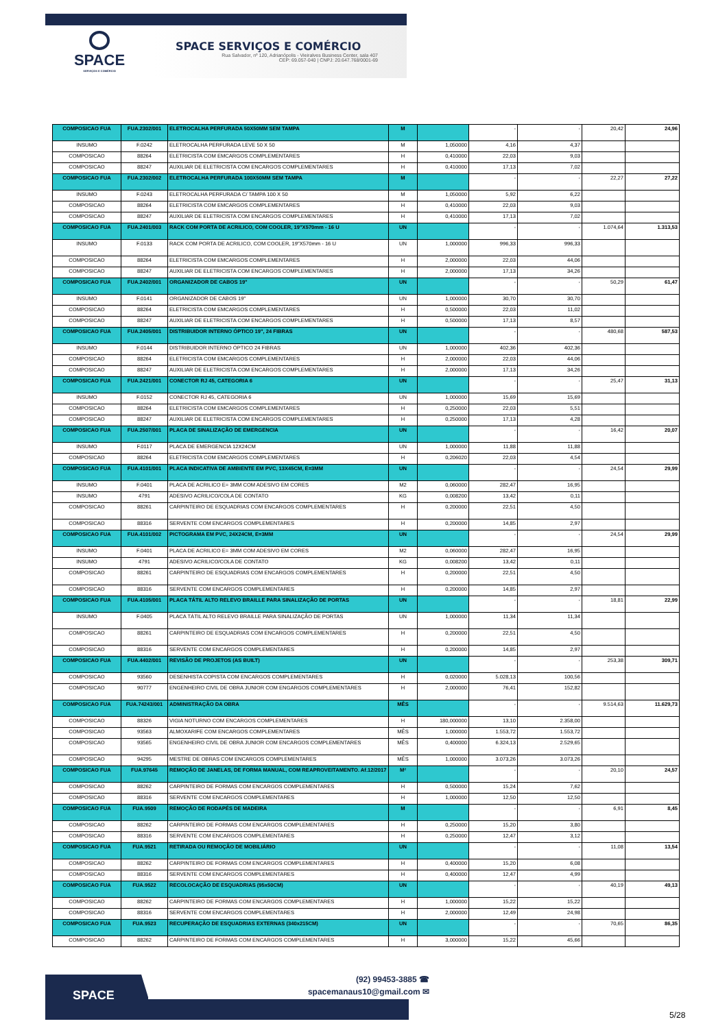SPACE
SERVIÇOS E COMÉRCIO
SPACE SERVIÇOS E COMÉRCIO
Rua Salvador, nº 120, Adrianópolis - Vieiralves Business Center, sala 407
CEP: 69.057-040 | CNPJ: 20.647.768/0001-69
| COMPOSICAO FUA | FUA.2302/001 | ELETROCALHA PERFURADA 50X50MM SEM TAMPA | M | | - | - | 20,42 | 24,96 |
| INSUMO | F.0242 | ELETROCALHA PERFURADA LEVE 50 X 50 | M | 1,050000 | 4,16 | 4,37 | | |
| COMPOSICAO | 88264 | ELETRICISTA COM EMCARGOS COMPLEMENTARES | H | 0,410000 | 22,03 | 9,03 | | |
| COMPOSICAO | 88247 | AUXILIAR DE ELETRICISTA COM ENCARGOS COMPLEMENTARES | H | 0,410000 | 17,13 | 7,02 | | |
| COMPOSICAO FUA | FUA.2302/002 | ELETROCALHA PERFURADA 100X50MM SEM TAMPA | M | | - | - | 22,27 | 27,22 |
| INSUMO | F.0243 | ELETROCALHA PERFURADA C/ TAMPA 100 X 50 | M | 1,050000 | 5,92 | 6,22 | | |
| COMPOSICAO | 88264 | ELETRICISTA COM EMCARGOS COMPLEMENTARES | H | 0,410000 | 22,03 | 9,03 | | |
| COMPOSICAO | 88247 | AUXILIAR DE ELETRICISTA COM ENCARGOS COMPLEMENTARES | H | 0,410000 | 17,13 | 7,02 | | |
| COMPOSICAO FUA | FUA.2401/003 | RACK COM PORTA DE ACRILICO, COM COOLER, 19"X570mm - 16 U | UN | | - | - | 1.074,64 | 1.313,53 |
| INSUMO | F.0133 | RACK COM PORTA DE ACRILICO, COM COOLER, 19"X570mm - 16 U | UN | 1,000000 | 996,33 | 996,33 | | |
| COMPOSICAO | 88264 | ELETRICISTA COM EMCARGOS COMPLEMENTARES | H | 2,000000 | 22,03 | 44,06 | | |
| COMPOSICAO | 88247 | AUXILIAR DE ELETRICISTA COM ENCARGOS COMPLEMENTARES | H | 2,000000 | 17,13 | 34,26 | | |
| COMPOSICAO FUA | FUA.2402/001 | ORGANIZADOR DE CABOS 19" | UN | | - | - | 50,29 | 61,47 |
| INSUMO | F.0141 | ORGANIZADOR DE CABOS 19" | UN | 1,000000 | 30,70 | 30,70 | | |
| COMPOSICAO | 88264 | ELETRICISTA COM EMCARGOS COMPLEMENTARES | H | 0,500000 | 22,03 | 11,02 | | |
| COMPOSICAO | 88247 | AUXILIAR DE ELETRICISTA COM ENCARGOS COMPLEMENTARES | H | 0,500000 | 17,13 | 8,57 | | |
| COMPOSICAO FUA | FUA.2405/001 | DISTRIBUIDOR INTERNO ÓPTICO 19", 24 FIBRAS | UN | | - | - | 480,68 | 587,53 |
| INSUMO | F.0144 | DISTRIBUIDOR INTERNO ÓPTICO 24 FIBRAS | UN | 1,000000 | 402,36 | 402,36 | | |
| COMPOSICAO | 88264 | ELETRICISTA COM EMCARGOS COMPLEMENTARES | H | 2,000000 | 22,03 | 44,06 | | |
| COMPOSICAO | 88247 | AUXILIAR DE ELETRICISTA COM ENCARGOS COMPLEMENTARES | H | 2,000000 | 17,13 | 34,26 | | |
| COMPOSICAO FUA | FUA.2421/001 | CONECTOR RJ 45, CATEGORIA 6 | UN | | - | - | 25,47 | 31,13 |
| INSUMO | F.0152 | CONECTOR RJ 45, CATEGORIA 6 | UN | 1,000000 | 15,69 | 15,69 | | |
| COMPOSICAO | 88264 | ELETRICISTA COM EMCARGOS COMPLEMENTARES | H | 0,250000 | 22,03 | 5,51 | | |
| COMPOSICAO | 88247 | AUXILIAR DE ELETRICISTA COM ENCARGOS COMPLEMENTARES | H | 0,250000 | 17,13 | 4,28 | | |
| COMPOSICAO FUA | FUA.2507/001 | PLACA DE SINALIZAÇÃO DE EMERGENCIA | UN | | - | - | 16,42 | 20,07 |
| INSUMO | F.0117 | PLACA DE EMERGENCIA 12X24CM | UN | 1,000000 | 11,88 | 11,88 | | |
| COMPOSICAO | 88264 | ELETRICISTA COM EMCARGOS COMPLEMENTARES | H | 0,206020 | 22,03 | 4,54 | | |
| COMPOSICAO FUA | FUA.4101/001 | PLACA INDICATIVA DE AMBIENTE EM PVC, 13X45CM, E=3MM | UN | | - | - | 24,54 | 29,99 |
| INSUMO | F.0401 | PLACA DE ACRILICO E= 3MM COM ADESIVO EM CORES | M2 | 0,060000 | 282,47 | 16,95 | | |
| INSUMO | 4791 | ADESIVO ACRILICO/COLA DE CONTATO | KG | 0,008200 | 13,42 | 0,11 | | |
| COMPOSICAO | 88261 | CARPINTEIRO DE ESQUADRIAS COM ENCARGOS COMPLEMENTARES | H | 0,200000 | 22,51 | 4,50 | | |
| COMPOSICAO | 88316 | SERVENTE COM ENCARGOS COMPLEMENTARES | H | 0,200000 | 14,85 | 2,97 | | |
| COMPOSICAO FUA | FUA.4101/002 | PICTOGRAMA EM PVC, 24X24CM, E=3MM | UN | | - | - | 24,54 | 29,99 |
| INSUMO | F.0401 | PLACA DE ACRILICO E= 3MM COM ADESIVO EM CORES | M2 | 0,060000 | 282,47 | 16,95 | | |
| INSUMO | 4791 | ADESIVO ACRILICO/COLA DE CONTATO | KG | 0,008200 | 13,42 | 0,11 | | |
| COMPOSICAO | 88261 | CARPINTEIRO DE ESQUADRIAS COM ENCARGOS COMPLEMENTARES | H | 0,200000 | 22,51 | 4,50 | | |
| COMPOSICAO | 88316 | SERVENTE COM ENCARGOS COMPLEMENTARES | H | 0,200000 | 14,85 | 2,97 | | |
| COMPOSICAO FUA | FUA.4105/001 | PLACA TÁTIL ALTO RELEVO BRAILLE PARA SINALIZAÇÃO DE PORTAS | UN | | - | - | 18,81 | 22,99 |
| INSUMO | F.0405 | PLACA TÁTIL ALTO RELEVO BRAILLE PARA SINALIZAÇÃO DE PORTAS | UN | 1,000000 | 11,34 | 11,34 | | |
| COMPOSICAO | 88261 | CARPINTEIRO DE ESQUADRIAS COM ENCARGOS COMPLEMENTARES | H | 0,200000 | 22,51 | 4,50 | | |
| COMPOSICAO | 88316 | SERVENTE COM ENCARGOS COMPLEMENTARES | H | 0,200000 | 14,85 | 2,97 | | |
| COMPOSICAO FUA | FUA.4402/001 | REVISÃO DE PROJETOS (AS BUILT) | UN | | - | - | 253,38 | 309,71 |
| COMPOSICAO | 93560 | DESENHISTA COPISTA COM ENCARGOS COMPLEMENTARES | H | 0,020000 | 5.028,13 | 100,56 | | |
| COMPOSICAO | 90777 | ENGENHEIRO CIVIL DE OBRA JUNIOR COM ENGARGOS COMPLEMENTARES | H | 2,000000 | 76,41 | 152,82 | | |
| COMPOSICAO FUA | FUA.74243/001 | ADMINISTRAÇÃO DA OBRA | MÊS | | - | - | 9.514,63 | 11.629,73 |
| COMPOSICAO | 88326 | VIGIA NOTURNO COM ENCARGOS COMPLEMENTARES | H | 180,000000 | 13,10 | 2.358,00 | | |
| COMPOSICAO | 93563 | ALMOXARIFE COM ENCARGOS COMPLEMENTARES | MÊS | 1,000000 | 1.553,72 | 1.553,72 | | |
| COMPOSICAO | 93565 | ENGENHEIRO CIVIL DE OBRA JUNIOR COM ENCARGOS COMPLEMENTARES | MÊS | 0,400000 | 6.324,13 | 2.529,65 | | |
| COMPOSICAO | 94295 | MESTRE DE OBRAS COM ENCARGOS COMPLEMENTARES | MÊS | 1,000000 | 3.073,26 | 3.073,26 | | |
| COMPOSICAO FUA | FUA.97645 | REMOÇÃO DE JANELAS, DE FORMA MANUAL, COM REAPROVEITAMENTO. Af.12/2017 | M² | | - | - | 20,10 | 24,57 |
| COMPOSICAO | 88262 | CARPINTEIRO DE FORMAS COM ENCARGOS COMPLEMENTARES | H | 0,500000 | 15,24 | 7,62 | | |
| COMPOSICAO | 88316 | SERVENTE COM ENCARGOS COMPLEMENTARES | H | 1,000000 | 12,50 | 12,50 | | |
| COMPOSICAO FUA | FUA.9509 | REMOÇÃO DE RODAPÉS DE MADEIRA | M | | - | - | 6,91 | 8,45 |
| COMPOSICAO | 88262 | CARPINTEIRO DE FORMAS COM ENCARGOS COMPLEMENTARES | H | 0,250000 | 15,20 | 3,80 | | |
| COMPOSICAO | 88316 | SERVENTE COM ENCARGOS COMPLEMENTARES | H | 0,250000 | 12,47 | 3,12 | | |
| COMPOSICAO FUA | FUA.9521 | RETIRADA OU REMOÇÃO DE MOBILIÁRIO | UN | | - | - | 11,08 | 13,54 |
| COMPOSICAO | 88262 | CARPINTEIRO DE FORMAS COM ENCARGOS COMPLEMENTARES | H | 0,400000 | 15,20 | 6,08 | | |
| COMPOSICAO | 88316 | SERVENTE COM ENCARGOS COMPLEMENTARES | H | 0,400000 | 12,47 | 4,99 | | |
| COMPOSICAO FUA | FUA.9522 | RECOLOCAÇÃO DE ESQUADRIAS (95x50CM) | UN | | - | - | 40,19 | 49,13 |
| COMPOSICAO | 88262 | CARPINTEIRO DE FORMAS COM ENCARGOS COMPLEMENTARES | H | 1,000000 | 15,22 | 15,22 | | |
| COMPOSICAO | 88316 | SERVENTE COM ENCARGOS COMPLEMENTARES | H | 2,000000 | 12,49 | 24,98 | | |
| COMPOSICAO FUA | FUA.9523 | RECUPERAÇÃO DE ESQUADRIAS EXTERNAS (340x215CM) | UN | | - | - | 70,65 | 86,35 |
| COMPOSICAO | 88262 | CARPINTEIRO DE FORMAS COM ENCARGOS COMPLEMENTARES | H | 3,000000 | 15,22 | 45,66 | | |
SPACE
(92) 99453-3885 ☎
spacemanaus10@gmail.com ✉
5/28